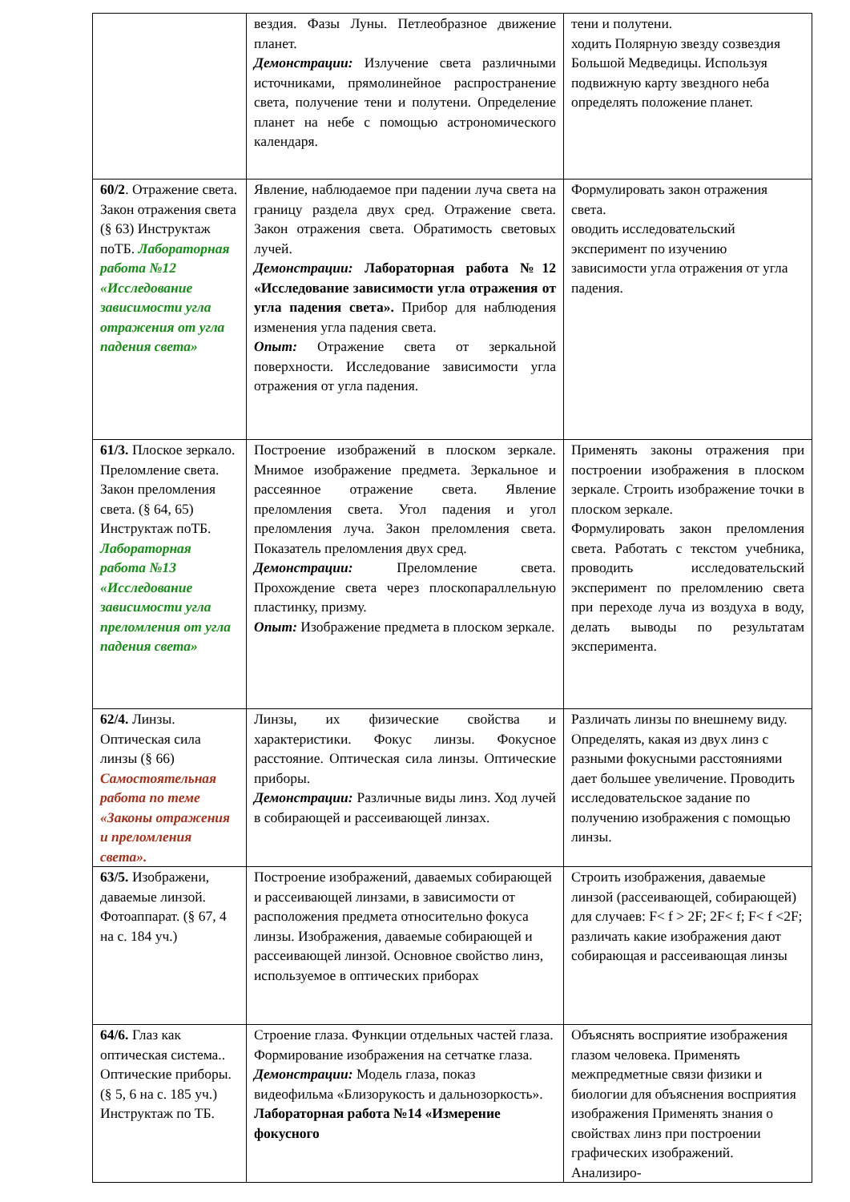| | вездия. Фазы Луны. Петлеобразное движение планет. Демонстрации: Излучение света различными источниками, прямолинейное распространение света, получение тени и полутени. Определение планет на небе с помощью астрономического календаря. | тени и полутени. ходить Полярную звезду созвездия Большой Медведицы. Используя подвижную карту звездного неба определять положение планет. |
| 60/2 . Отражение света. Закон отражения света (§ 63) Инструктаж поТБ. Лабораторная работа №12 «Исследование зависимости угла отражения от угла падения света» | Явление, наблюдаемое при падении луча света на границу раздела двух сред. Отражение света. Закон отражения света. Обратимость световых лучей. Демонстрации: Лабораторная работа №12 «Исследование зависимости угла отражения от угла падения света». Прибор для наблюдения изменения угла падения света. Опыт: Отражение света от зеркальной поверхности. Исследование зависимости угла отражения от угла падения. | Формулировать закон отражения света. оводить исследовательский эксперимент по изучению зависимости угла отражения от угла падения. |
| 61/3. Плоское зеркало. Преломление света. Закон преломления света. (§ 64, 65) Инструктаж поТБ. Лабораторная работа №13 «Исследование зависимости угла преломления от угла падения света» | Построение изображений в плоском зеркале. Мнимое изображение предмета. Зеркальное и рассеянное отражение света. Явление преломления света. Угол падения и угол преломления луча. Закон преломления света. Показатель преломления двух сред. Демонстрации: Преломление света. Прохождение света через плоскопараллельную пластинку, призму. Опыт: Изображение предмета в плоском зеркале. | Применять законы отражения при построении изображения в плоском зеркале. Строить изображение точки в плоском зеркале. Формулировать закон преломления света. Работать с текстом учебника, проводить исследовательский эксперимент по преломлению света при переходе луча из воздуха в воду, делать выводы по результатам эксперимента. |
| 62/4. Линзы. Оптическая сила линзы (§ 66) Самостоятельная работа по теме «Законы отражения и преломления света». | Линзы, их физические свойства и характеристики. Фокус линзы. Фокусное расстояние. Оптическая сила линзы. Оптические приборы. Демонстрации: Различные виды линз. Ход лучей в собирающей и рассеивающей линзах. | Различать линзы по внешнему виду. Определять, какая из двух линз с разными фокусными расстояниями дает большее увеличение. Проводить исследовательское задание по получению изображения с помощью линзы. |
| 63/5. Изображени, даваемые линзой. Фотоаппарат. (§ 67, 4 на с. 184 уч.) | Построение изображений, даваемых собирающей и рассеивающей линзами, в зависимости от расположения предмета относительно фокуса линзы. Изображения, даваемые собирающей и рассеивающей линзой. Основное свойство линз, используемое в оптических приборах | Строить изображения, даваемые линзой (рассеивающей, собирающей) для случаев: F< f > 2F; 2F< f; F< f <2F; различать какие изображения дают собирающая и рассеивающая линзы |
| 64/6. Глаз как оптическая система.. Оптические приборы. (§ 5, 6 на с. 185 уч.) Инструктаж по ТБ. | Строение глаза. Функции отдельных частей глаза. Формирование изображения на сетчатке глаза. Демонстрации: Модель глаза, показ видеофильма «Близорукость и дальнозоркость». Лабораторная работа №14 «Измерение фокусного | Объяснять восприятие изображения глазом человека. Применять межпредметные связи физики и биологии для объяснения восприятия изображения Применять знания о свойствах линз при построении графических изображений. Анализиро- |